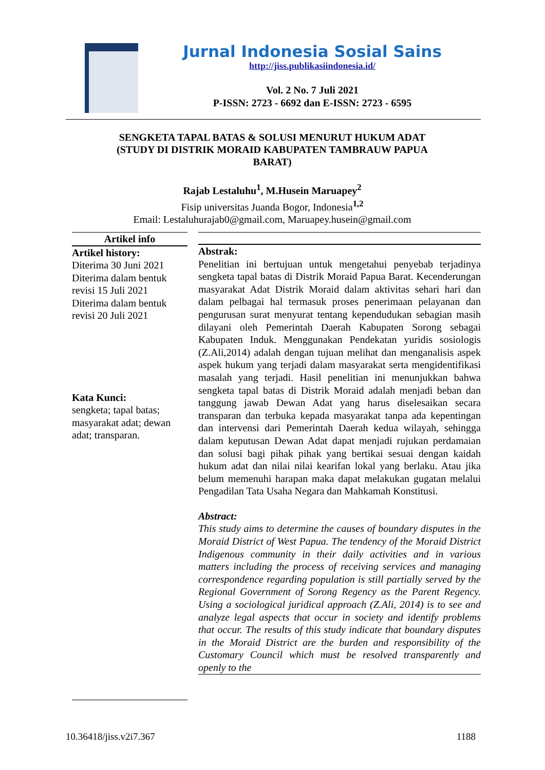Jurnal Indonesia Sosial Sains
http://jiss.publikasiindonesia.id/
Vol. 2 No. 7 Juli 2021
P-ISSN: 2723 - 6692 dan E-ISSN: 2723 - 6595
SENGKETA TAPAL BATAS & SOLUSI MENURUT HUKUM ADAT (STUDY DI DISTRIK MORAID KABUPATEN TAMBRAUW PAPUA BARAT)
Rajab Lestaluhu<sup>1</sup>, M.Husein Maruapey<sup>2</sup>
Fisip universitas Juanda Bogor, Indonesia<sup>1,2</sup>
Email: Lestaluhurajab0@gmail.com, Maruapey.husein@gmail.com
Artikel info
Artikel history:
Diterima 30 Juni 2021
Diterima dalam bentuk revisi 15 Juli 2021
Diterima dalam bentuk revisi 20 Juli 2021
Kata Kunci:
sengketa; tapal batas; masyarakat adat; dewan adat; transparan.
Abstrak:
Penelitian ini bertujuan untuk mengetahui penyebab terjadinya sengketa tapal batas di Distrik Moraid Papua Barat. Kecenderungan masyarakat Adat Distrik Moraid dalam aktivitas sehari hari dan dalam pelbagai hal termasuk proses penerimaan pelayanan dan pengurusan surat menyurat tentang kependudukan sebagian masih dilayani oleh Pemerintah Daerah Kabupaten Sorong sebagai Kabupaten Induk. Menggunakan Pendekatan yuridis sosiologis (Z.Ali,2014) adalah dengan tujuan melihat dan menganalisis aspek aspek hukum yang terjadi dalam masyarakat serta mengidentifikasi masalah yang terjadi. Hasil penelitian ini menunjukkan bahwa sengketa tapal batas di Distrik Moraid adalah menjadi beban dan tanggung jawab Dewan Adat yang harus diselesaikan secara transparan dan terbuka kepada masyarakat tanpa ada kepentingan dan intervensi dari Pemerintah Daerah kedua wilayah, sehingga dalam keputusan Dewan Adat dapat menjadi rujukan perdamaian dan solusi bagi pihak pihak yang bertikai sesuai dengan kaidah hukum adat dan nilai nilai kearifan lokal yang berlaku. Atau jika belum memenuhi harapan maka dapat melakukan gugatan melalui Pengadilan Tata Usaha Negara dan Mahkamah Konstitusi.
Abstract:
This study aims to determine the causes of boundary disputes in the Moraid District of West Papua. The tendency of the Moraid District Indigenous community in their daily activities and in various matters including the process of receiving services and managing correspondence regarding population is still partially served by the Regional Government of Sorong Regency as the Parent Regency. Using a sociological juridical approach (Z.Ali, 2014) is to see and analyze legal aspects that occur in society and identify problems that occur. The results of this study indicate that boundary disputes in the Moraid District are the burden and responsibility of the Customary Council which must be resolved transparently and openly to the
10.36418/jiss.v2i7.367 1188